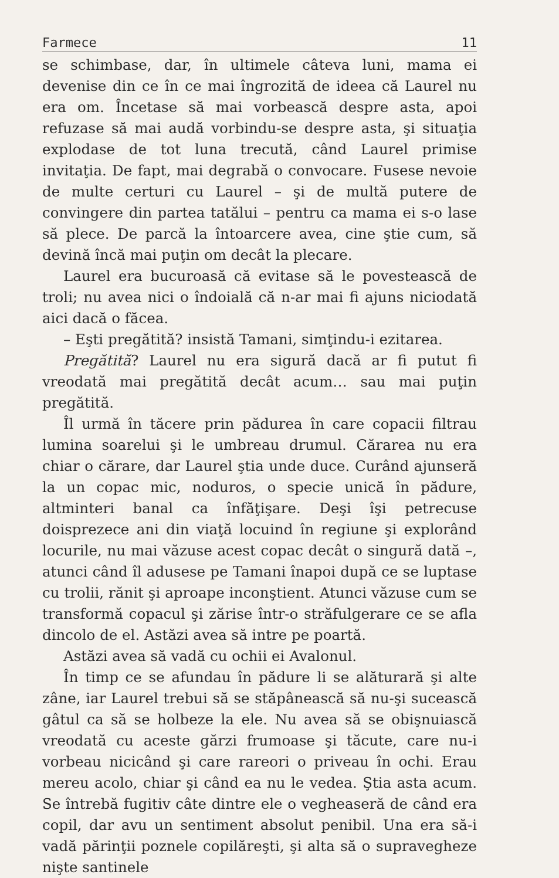Farmece 11
se schimbase, dar, în ultimele câteva luni, mama ei devenise din ce în ce mai îngrozită de ideea că Laurel nu era om. Încetase să mai vorbească despre asta, apoi refuzase să mai audă vorbindu-se despre asta, şi situaţia explodase de tot luna trecută, când Laurel primise invitaţia. De fapt, mai degrabă o convocare. Fusese nevoie de multe certuri cu Laurel – şi de multă putere de convingere din partea tatălui – pentru ca mama ei s-o lase să plece. De parcă la întoarcere avea, cine ştie cum, să devină încă mai puţin om decât la plecare.
Laurel era bucuroasă că evitase să le povestească de troli; nu avea nici o îndoială că n-ar mai fi ajuns niciodată aici dacă o făcea.
– Eşti pregătită? insistă Tamani, simţindu-i ezitarea.
Pregătită? Laurel nu era sigură dacă ar fi putut fi vreodată mai pregătită decât acum… sau mai puţin pregătită.
Îl urmă în tăcere prin pădurea în care copacii filtrau lumina soarelui şi le umbreau drumul. Cărarea nu era chiar o cărare, dar Laurel ştia unde duce. Curând ajunseră la un copac mic, noduros, o specie unică în pădure, altminteri banal ca înfăţişare. Deşi îşi petrecuse doisprezece ani din viaţă locuind în regiune şi explorând locurile, nu mai văzuse acest copac decât o singură dată –, atunci când îl adusese pe Tamani înapoi după ce se luptase cu trolii, rănit şi aproape inconştient. Atunci văzuse cum se transformă copacul şi zărise într-o străfulgerare ce se afla dincolo de el. Astăzi avea să intre pe poartă.
Astăzi avea să vadă cu ochii ei Avalonul.
În timp ce se afundau în pădure li se alăturară şi alte zâne, iar Laurel trebui să se stăpânească să nu-şi sucească gâtul ca să se holbeze la ele. Nu avea să se obişnuiască vreodată cu aceste gărzi frumoase şi tăcute, care nu-i vorbeau nicicând şi care rareori o priveau în ochi. Erau mereu acolo, chiar şi când ea nu le vedea. Ştia asta acum. Se întrebă fugitiv câte dintre ele o vegheaseră de când era copil, dar avu un sentiment absolut penibil. Una era să-i vadă părinţii poznele copilăreşti, şi alta să o supravegheze nişte santinele